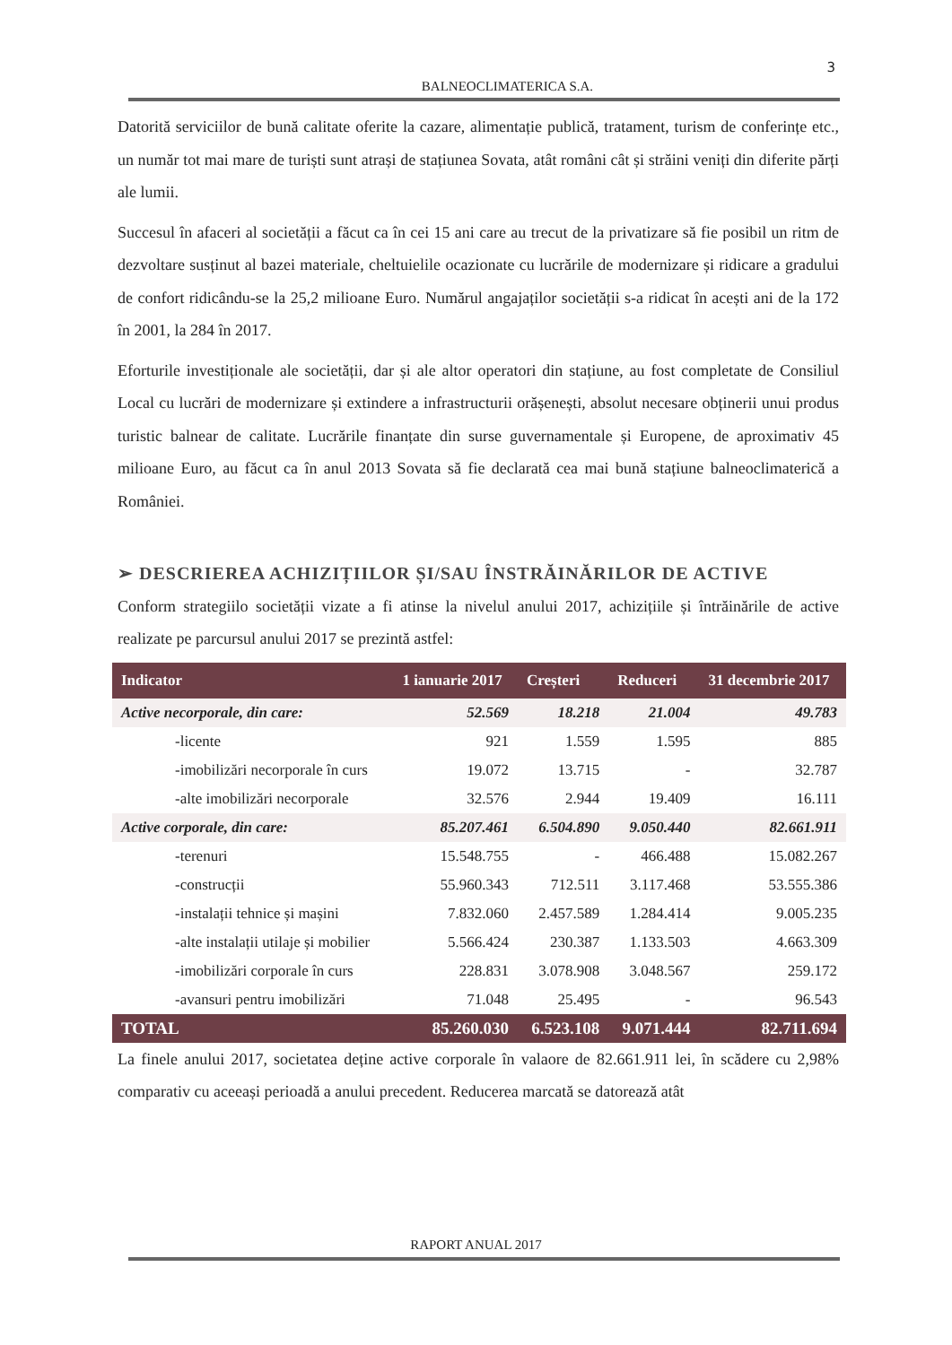3
BALNEOCLIMATERICA S.A.
Datorită serviciilor de bună calitate oferite la cazare, alimentație publică, tratament, turism de conferințe etc., un număr tot mai mare de turiști sunt atrași de stațiunea Sovata, atât români cât și străini veniți din diferite părți ale lumii.
Succesul în afaceri al societății a făcut ca în cei 15 ani care au trecut de la privatizare să fie posibil un ritm de dezvoltare susținut al bazei materiale, cheltuielile ocazionate cu lucrările de modernizare și ridicare a gradului de confort ridicându-se la 25,2 milioane Euro. Numărul angajaților societății s-a ridicat în acești ani de la 172 în 2001, la 284 în 2017.
Eforturile investiționale ale societății, dar și ale altor operatori din stațiune, au fost completate de Consiliul Local cu lucrări de modernizare și extindere a infrastructurii orășenești, absolut necesare obținerii unui produs turistic balnear de calitate. Lucrările finanțate din surse guvernamentale și Europene, de aproximativ 45 milioane Euro, au făcut ca în anul 2013 Sovata să fie declarată cea mai bună stațiune balneoclimaterică a României.
➢ DESCRIEREA ACHIZIȚIILOR ȘI/SAU ÎNSTRĂINĂRILOR DE ACTIVE
Conform strategiilo societății vizate a fi atinse la nivelul anului 2017, achizițiile și întrăinările de active realizate pe parcursul anului 2017 se prezintă astfel:
| Indicator | 1 ianuarie 2017 | Creșteri | Reduceri | 31 decembrie 2017 |
| --- | --- | --- | --- | --- |
| Active necorporale, din care: | 52.569 | 18.218 | 21.004 | 49.783 |
| -licente | 921 | 1.559 | 1.595 | 885 |
| -imobilizări necorporale în curs | 19.072 | 13.715 | - | 32.787 |
| -alte imobilizări necorporale | 32.576 | 2.944 | 19.409 | 16.111 |
| Active corporale, din care: | 85.207.461 | 6.504.890 | 9.050.440 | 82.661.911 |
| -terenuri | 15.548.755 | - | 466.488 | 15.082.267 |
| -construcții | 55.960.343 | 712.511 | 3.117.468 | 53.555.386 |
| -instalații tehnice și mașini | 7.832.060 | 2.457.589 | 1.284.414 | 9.005.235 |
| -alte instalații utilaje și mobilier | 5.566.424 | 230.387 | 1.133.503 | 4.663.309 |
| -imobilizări corporale în curs | 228.831 | 3.078.908 | 3.048.567 | 259.172 |
| -avansuri pentru imobilizări | 71.048 | 25.495 | - | 96.543 |
| TOTAL | 85.260.030 | 6.523.108 | 9.071.444 | 82.711.694 |
La finele anului 2017, societatea deține active corporale în valaore de 82.661.911 lei, în scădere cu 2,98% comparativ cu aceeași perioadă a anului precedent. Reducerea marcată se datorează atât
RAPORT ANUAL 2017